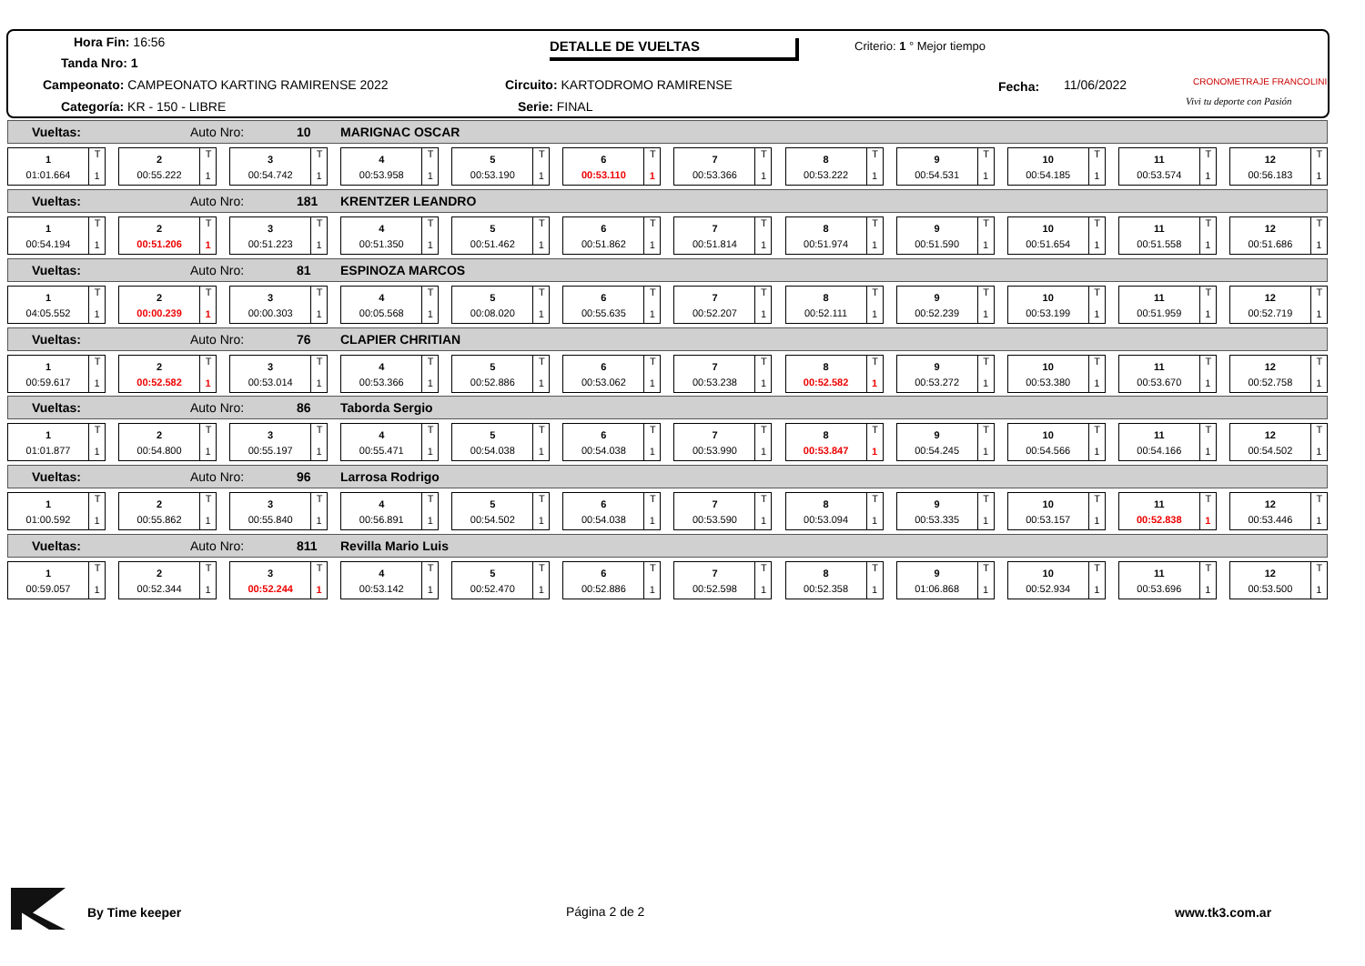Hora Fin: 16:56
Tanda Nro: 1
Campeonato: CAMPEONATO KARTING RAMIRENSE 2022
Categoría: KR - 150 - LIBRE
DETALLE DE VUELTAS
Circuito: KARTODROMO RAMIRENSE
Serie: FINAL
Criterio: 1 ° Mejor tiempo
Fecha: 11/06/2022 CRONOMETRAJE FRANCOLINI
Vivi tu deporte con Pasión
Vueltas: Auto Nro: 10 MARIGNAC OSCAR
1
01:01.664
T
1
2
00:55.222
T
1
3
00:54.742
T
1
4
00:53.958
T
1
5
00:53.190
T
1
6
00:53.110
T
1
7
00:53.366
T
1
8
00:53.222
T
1
9
00:54.531
T
1
10
00:54.185
T
1
11
00:53.574
T
1
12
00:56.183
T
1
Vueltas: Auto Nro: 181 KRENTZER LEANDRO
1
00:54.194
T
1
2
00:51.206
T
1
3
00:51.223
T
1
4
00:51.350
T
1
5
00:51.462
T
1
6
00:51.862
T
1
7
00:51.814
T
1
8
00:51.974
T
1
9
00:51.590
T
1
10
00:51.654
T
1
11
00:51.558
T
1
12
00:51.686
T
1
Vueltas: Auto Nro: 81 ESPINOZA MARCOS
1
04:05.552
T
1
2
00:00.239
T
1
3
00:00.303
T
1
4
00:05.568
T
1
5
00:08.020
T
1
6
00:55.635
T
1
7
00:52.207
T
1
8
00:52.111
T
1
9
00:52.239
T
1
10
00:53.199
T
1
11
00:51.959
T
1
12
00:52.719
T
1
Vueltas: Auto Nro: 76 CLAPIER CHRITIAN
1
00:59.617
T
1
2
00:52.582
T
1
3
00:53.014
T
1
4
00:53.366
T
1
5
00:52.886
T
1
6
00:53.062
T
1
7
00:53.238
T
1
8
00:52.582
T
1
9
00:53.272
T
1
10
00:53.380
T
1
11
00:53.670
T
1
12
00:52.758
T
1
Vueltas: Auto Nro: 86 Taborda Sergio
1
01:01.877
T
1
2
00:54.800
T
1
3
00:55.197
T
1
4
00:55.471
T
1
5
00:54.038
T
1
6
00:54.038
T
1
7
00:53.990
T
1
8
00:53.847
T
1
9
00:54.245
T
1
10
00:54.566
T
1
11
00:54.166
T
1
12
00:54.502
T
1
Vueltas: Auto Nro: 96 Larrosa Rodrigo
1
01:00.592
T
1
2
00:55.862
T
1
3
00:55.840
T
1
4
00:56.891
T
1
5
00:54.502
T
1
6
00:54.038
T
1
7
00:53.590
T
1
8
00:53.094
T
1
9
00:53.335
T
1
10
00:53.157
T
1
11
00:52.838
T
1
12
00:53.446
T
1
Vueltas: Auto Nro: 811 Revilla Mario Luis
1
00:59.057
T
1
2
00:52.344
T
1
3
00:52.244
T
1
4
00:53.142
T
1
5
00:52.470
T
1
6
00:52.886
T
1
7
00:52.598
T
1
8
00:52.358
T
1
9
01:06.868
T
1
10
00:52.934
T
1
11
00:53.696
T
1
12
00:53.500
T
1
By Time keeper Página 2 de 2 www.tk3.com.ar